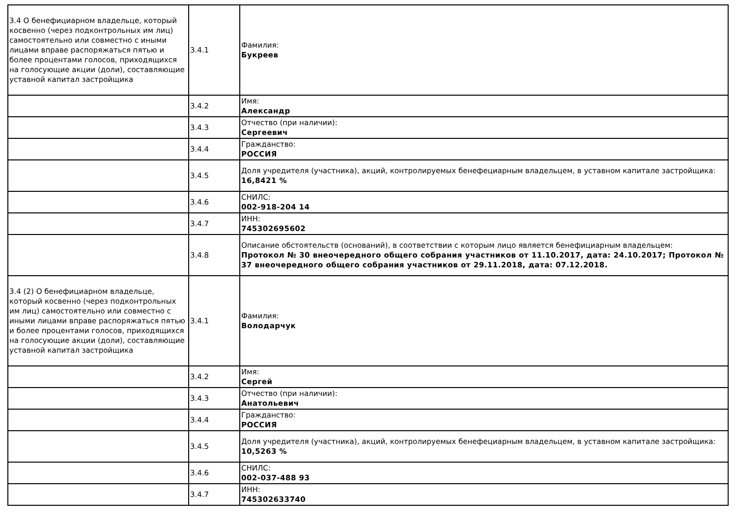| 3.4 О бенефициарном владельце, который косвенно (через подконтрольных им лиц) самостоятельно или совместно с иными лицами вправе распоряжаться пятью и более процентами голосов, приходящихся на голосующие акции (доли), составляющие уставной капитал застройщика | 3.4.1 | Фамилия: Букреев |
| | 3.4.2 | Имя: Александр |
| | 3.4.3 | Отчество (при наличии): Сергеевич |
| | 3.4.4 | Гражданство: РОССИЯ |
| | 3.4.5 | Доля учредителя (участника), акций, контролируемых бенефециарным владельцем, в уставном капитале застройщика: 16,8421 % |
| | 3.4.6 | СНИЛС: 002-918-204 14 |
| | 3.4.7 | ИНН: 745302695602 |
| | 3.4.8 | Описание обстоятельств (оснований), в соответствии с которым лицо является бенефициарным владельцем: Протокол № 30 внеочередного общего собрания участников от 11.10.2017, дата: 24.10.2017; Протокол № 37 внеочередного общего собрания участников от 29.11.2018, дата: 07.12.2018. |
| 3.4 (2) О бенефициарном владельце, который косвенно (через подконтрольных им лиц) самостоятельно или совместно с иными лицами вправе распоряжаться пятью и более процентами голосов, приходящихся на голосующие акции (доли), составляющие уставной капитал застройщика | 3.4.1 | Фамилия: Володарчук |
| | 3.4.2 | Имя: Сергей |
| | 3.4.3 | Отчество (при наличии): Анатольевич |
| | 3.4.4 | Гражданство: РОССИЯ |
| | 3.4.5 | Доля учредителя (участника), акций, контролируемых бенефециарным владельцем, в уставном капитале застройщика: 10,5263 % |
| | 3.4.6 | СНИЛС: 002-037-488 93 |
| | 3.4.7 | ИНН: 745302633740 |